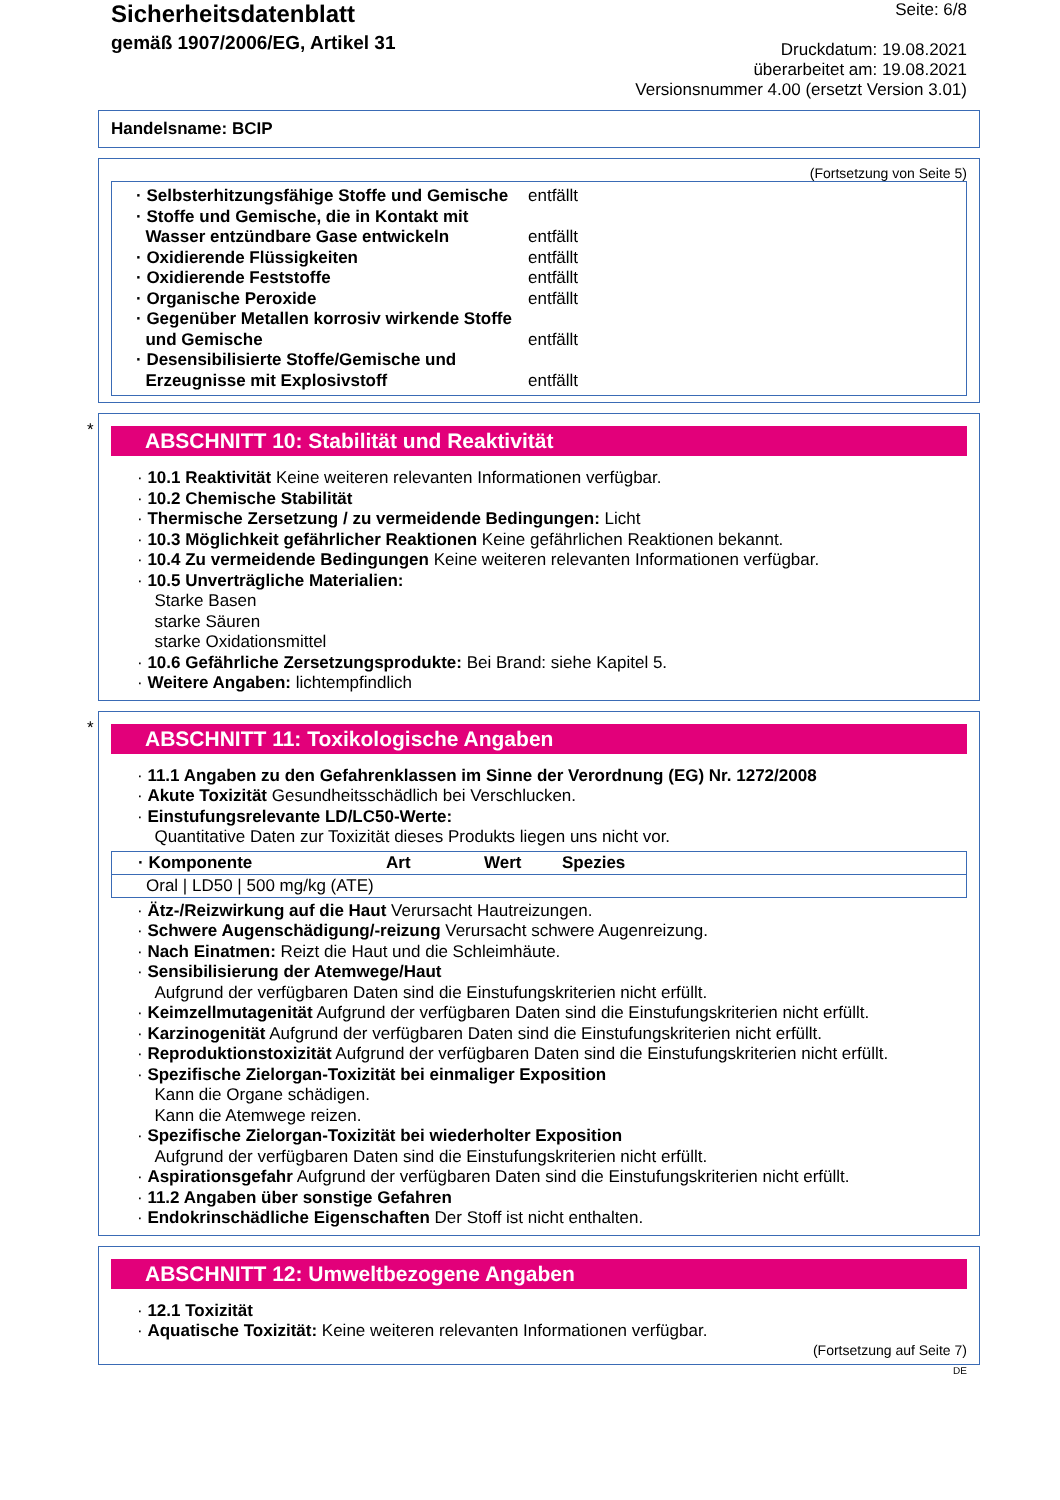Sicherheitsdatenblatt
gemäß 1907/2006/EG, Artikel 31
Seite: 6/8
Druckdatum: 19.08.2021
überarbeitet am: 19.08.2021
Versionsnummer 4.00 (ersetzt Version 3.01)
Handelsname: BCIP
(Fortsetzung von Seite 5)
· Selbsterhitzungsfähige Stoffe und Gemische entfällt
· Stoffe und Gemische, die in Kontakt mit
Wasser entzündbare Gase entwickeln
entfällt
· Oxidierende Flüssigkeiten entfällt
· Oxidierende Feststoffe entfällt
· Organische Peroxide entfällt
· Gegenüber Metallen korrosiv wirkende Stoffe
und Gemische
entfällt
· Desensibilisierte Stoffe/Gemische und
Erzeugnisse mit Explosivstoff
entfällt
*
ABSCHNITT 10: Stabilität und Reaktivität
· 10.1 Reaktivität Keine weiteren relevanten Informationen verfügbar.
· 10.2 Chemische Stabilität
· Thermische Zersetzung / zu vermeidende Bedingungen: Licht
· 10.3 Möglichkeit gefährlicher Reaktionen Keine gefährlichen Reaktionen bekannt.
· 10.4 Zu vermeidende Bedingungen Keine weiteren relevanten Informationen verfügbar.
· 10.5 Unverträgliche Materialien:
Starke Basen
starke Säuren
starke Oxidationsmittel
· 10.6 Gefährliche Zersetzungsprodukte: Bei Brand: siehe Kapitel 5.
· Weitere Angaben: lichtempfindlich
*
ABSCHNITT 11: Toxikologische Angaben
· 11.1 Angaben zu den Gefahrenklassen im Sinne der Verordnung (EG) Nr. 1272/2008
· Akute Toxizität Gesundheitsschädlich bei Verschlucken.
· Einstufungsrelevante LD/LC50-Werte:
Quantitative Daten zur Toxizität dieses Produkts liegen uns nicht vor.
| · Komponente | Art | Wert | Spezies |
| --- | --- | --- | --- |
| Oral / LD50 / 500 mg/kg (ATE) | | | |
· Ätz-/Reizwirkung auf die Haut Verursacht Hautreizungen.
· Schwere Augenschädigung/-reizung Verursacht schwere Augenreizung.
· Nach Einatmen: Reizt die Haut und die Schleimhäute.
· Sensibilisierung der Atemwege/Haut
Aufgrund der verfügbaren Daten sind die Einstufungskriterien nicht erfüllt.
· Keimzellmutagenität Aufgrund der verfügbaren Daten sind die Einstufungskriterien nicht erfüllt.
· Karzinogenität Aufgrund der verfügbaren Daten sind die Einstufungskriterien nicht erfüllt.
· Reproduktionstoxizität Aufgrund der verfügbaren Daten sind die Einstufungskriterien nicht erfüllt.
· Spezifische Zielorgan-Toxizität bei einmaliger Exposition
Kann die Organe schädigen.
Kann die Atemwege reizen.
· Spezifische Zielorgan-Toxizität bei wiederholter Exposition
Aufgrund der verfügbaren Daten sind die Einstufungskriterien nicht erfüllt.
· Aspirationsgefahr Aufgrund der verfügbaren Daten sind die Einstufungskriterien nicht erfüllt.
· 11.2 Angaben über sonstige Gefahren
· Endokrinschädliche Eigenschaften Der Stoff ist nicht enthalten.
ABSCHNITT 12: Umweltbezogene Angaben
· 12.1 Toxizität
· Aquatische Toxizität: Keine weiteren relevanten Informationen verfügbar.
(Fortsetzung auf Seite 7)
DE